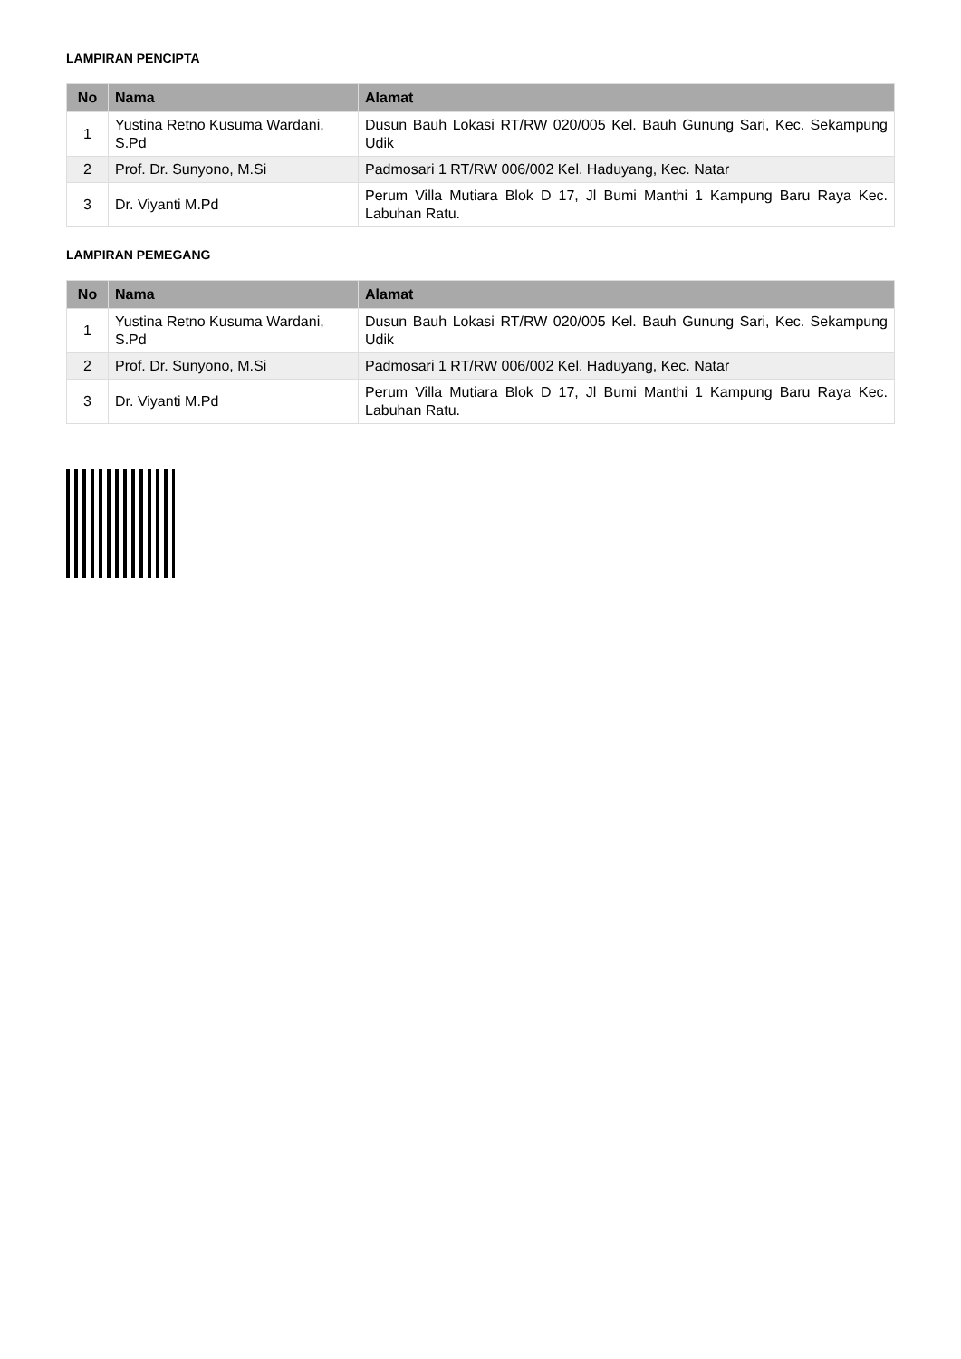LAMPIRAN PENCIPTA
| No | Nama | Alamat |
| --- | --- | --- |
| 1 | Yustina Retno Kusuma Wardani, S.Pd | Dusun Bauh Lokasi RT/RW 020/005 Kel. Bauh Gunung Sari, Kec. Sekampung Udik |
| 2 | Prof. Dr. Sunyono, M.Si | Padmosari 1 RT/RW 006/002 Kel. Haduyang, Kec. Natar |
| 3 | Dr. Viyanti M.Pd | Perum Villa Mutiara Blok D 17, Jl Bumi Manthi 1 Kampung Baru Raya Kec. Labuhan Ratu. |
LAMPIRAN PEMEGANG
| No | Nama | Alamat |
| --- | --- | --- |
| 1 | Yustina Retno Kusuma Wardani, S.Pd | Dusun Bauh Lokasi RT/RW 020/005 Kel. Bauh Gunung Sari, Kec. Sekampung Udik |
| 2 | Prof. Dr. Sunyono, M.Si | Padmosari 1 RT/RW 006/002 Kel. Haduyang, Kec. Natar |
| 3 | Dr. Viyanti M.Pd | Perum Villa Mutiara Blok D 17, Jl Bumi Manthi 1 Kampung Baru Raya Kec. Labuhan Ratu. |